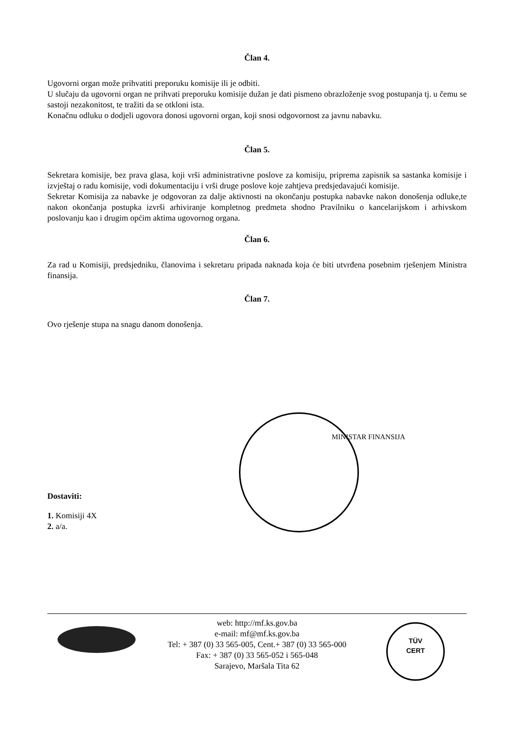Član 4.
Ugovorni organ može prihvatiti preporuku komisije ili je odbiti.
U slučaju da ugovorni organ ne prihvati preporuku komisije dužan je dati pismeno obrazloženje svog postupanja tj. u čemu se sastoji nezakonitost, te tražiti da se otkloni ista.
Konačnu odluku o dodjeli ugovora donosi ugovorni organ, koji snosi odgovornost za javnu nabavku.
Član 5.
Sekretara komisije, bez prava glasa, koji vrši administrativne poslove za komisiju, priprema zapisnik sa sastanka komisije i izvještaj o radu komisije, vodi dokumentaciju i vrši druge poslove koje zahtjeva predsjedavajući komisije.
Sekretar Komisija za nabavke je odgovoran za dalje aktivnosti na okončanju postupka nabavke nakon donošenja odluke,te nakon okončanja postupka izvrši arhiviranje kompletnog predmeta shodno Pravilniku o kancelarijskom i arhivskom poslovanju kao i drugim općim aktima ugovornog organa.
Član 6.
Za rad u Komisiji, predsjedniku, članovima i sekretaru pripada naknada koja će biti utvrđena posebnim rješenjem Ministra finansija.
Član 7.
Ovo rješenje stupa na snagu danom donošenja.
Dostaviti:
1. Komisiji 4X
2. a/a.
MINISTAR FINANSIJA
web: http://mf.ks.gov.ba
e-mail: mf@mf.ks.gov.ba
Tel: + 387 (0) 33 565-005, Cent.+ 387 (0) 33 565-000
Fax: + 387 (0) 33 565-052 i 565-048
Sarajevo, Maršala Tita 62
TÜV
CERT